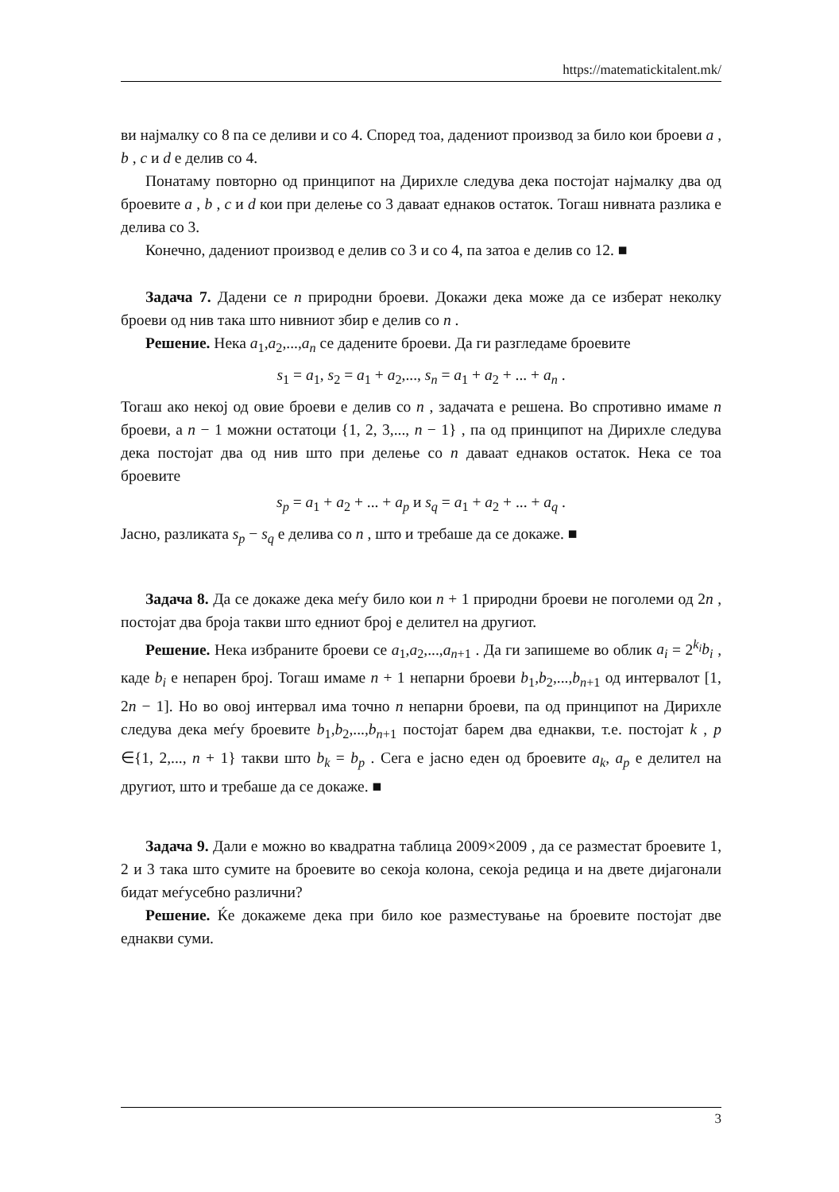https://matematickitalent.mk/
ви најмалку со 8 па се деливи и со 4. Според тоа, дадениот производ за било кои броеви a , b , c и d е делив со 4.
Понатаму повторно од принципот на Дирихле следува дека постојат најмалку два од броевите a , b , c и d кои при делење со 3 даваат еднаков остаток. Тогаш нивната разлика е делива со 3.
Конечно, дадениот производ е делив со 3 и со 4, па затоа е делив со 12. ■
Задача 7. Дадени се n природни броеви. Докажи дека може да се изберат неколку броеви од нив така што нивниот збир е делив со n .
Решение. Нека a<sub>1</sub>,a<sub>2</sub>,...,a<sub>n</sub> се дадените броеви. Да ги разгледаме броевите
s<sub>1</sub> = a<sub>1</sub>, s<sub>2</sub> = a<sub>1</sub> + a<sub>2</sub>,..., s<sub>n</sub> = a<sub>1</sub> + a<sub>2</sub> + ... + a<sub>n</sub> .
Тогаш ако некој од овие броеви е делив со n , задачата е решена. Во спротивно имаме n броеви, а n − 1 можни остатоци {1, 2, 3,..., n − 1} , па од принципот на Дирихле следува дека постојат два од нив што при делење со n даваат еднаков остаток. Нека се тоа броевите
s<sub>p</sub> = a<sub>1</sub> + a<sub>2</sub> + ... + a<sub>p</sub> и s<sub>q</sub> = a<sub>1</sub> + a<sub>2</sub> + ... + a<sub>q</sub> .
Јасно, разликата s<sub>p</sub> − s<sub>q</sub> е делива со n , што и требаше да се докаже. ■
Задача 8. Да се докаже дека меѓу било кои n + 1 природни броеви не поголеми од 2n , постојат два броја такви што едниот број е делител на другиот.
Решение. Нека избраните броеви се a<sub>1</sub>,a<sub>2</sub>,...,a<sub>n+1</sub> . Да ги запишеме во облик a<sub>i</sub> = 2<sup>k<sub>i</sub></sup>b<sub>i</sub> , каде b<sub>i</sub> е непарен број. Тогаш имаме n + 1 непарни броеви b<sub>1</sub>,b<sub>2</sub>,...,b<sub>n+1</sub> од интервалот [1, 2n − 1]. Но во овој интервал има точно n непарни броеви, па од принципот на Дирихле следува дека меѓу броевите b<sub>1</sub>,b<sub>2</sub>,...,b<sub>n+1</sub> постојат барем два еднакви, т.е. постојат k , p ∈{1, 2,..., n + 1} такви што b<sub>k</sub> = b<sub>p</sub> . Сега е јасно еден од броевите a<sub>k</sub>, a<sub>p</sub> е делител на другиот, што и требаше да се докаже. ■
Задача 9. Дали е можно во квадратна таблица 2009×2009 , да се разместат броевите 1, 2 и 3 така што сумите на броевите во секоја колона, секоја редица и на двете дијагонали бидат меѓусебно различни?
Решение. Ќе докажеме дека при било кое разместување на броевите постојат две еднакви суми.
3